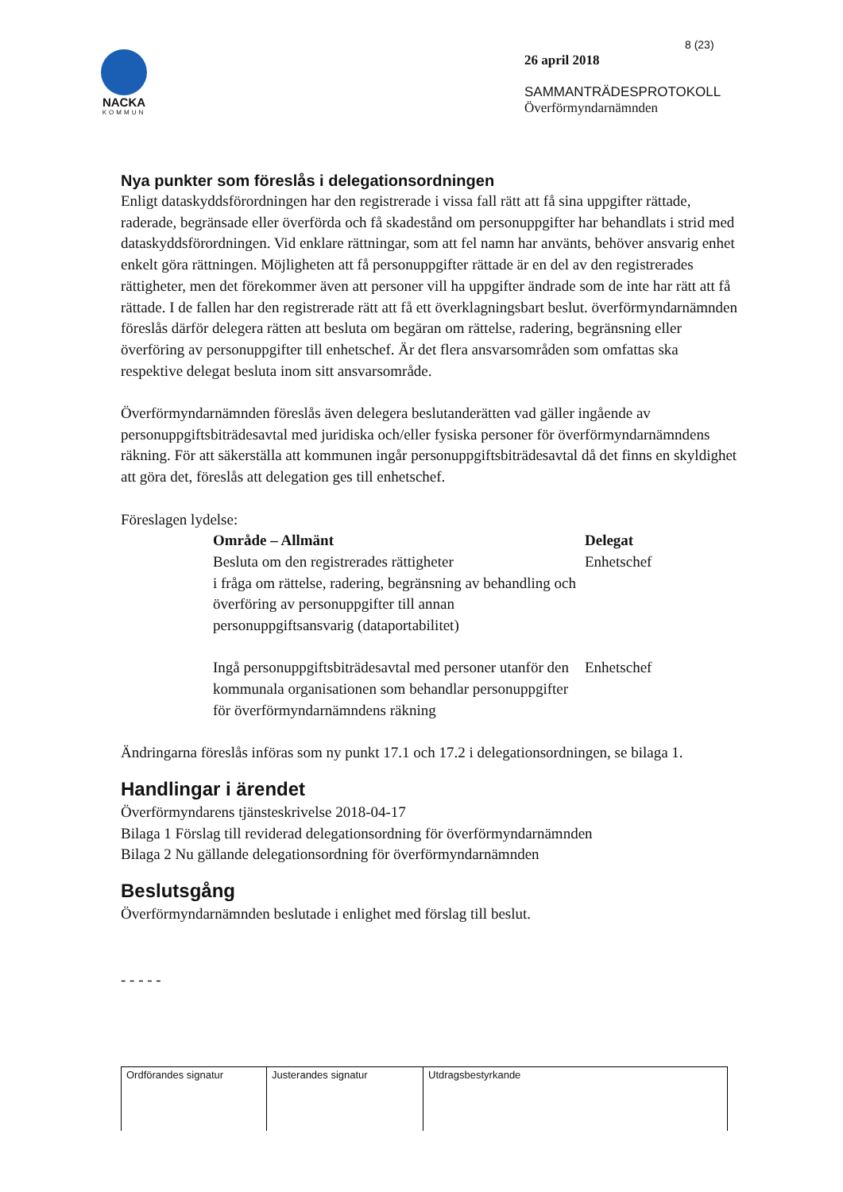NACKA
KOMMUN
8 (23)
26 april 2018
SAMMANTRÄDESPROTOKOLL
Överförmyndarnämnden
Nya punkter som föreslås i delegationsordningen
Enligt dataskyddsförordningen har den registrerade i vissa fall rätt att få sina uppgifter rättade, raderade, begränsade eller överförda och få skadestånd om personuppgifter har behandlats i strid med dataskyddsförordningen. Vid enklare rättningar, som att fel namn har använts, behöver ansvarig enhet enkelt göra rättningen. Möjligheten att få personuppgifter rättade är en del av den registrerades rättigheter, men det förekommer även att personer vill ha uppgifter ändrade som de inte har rätt att få rättade. I de fallen har den registrerade rätt att få ett överklagningsbart beslut. överförmyndarnämnden föreslås därför delegera rätten att besluta om begäran om rättelse, radering, begränsning eller överföring av personuppgifter till enhetschef. Är det flera ansvarsområden som omfattas ska respektive delegat besluta inom sitt ansvarsområde.
Överförmyndarnämnden föreslås även delegera beslutanderätten vad gäller ingående av personuppgiftsbiträdesavtal med juridiska och/eller fysiska personer för överförmyndarnämndens räkning. För att säkerställa att kommunen ingår personuppgiftsbiträdesavtal då det finns en skyldighet att göra det, föreslås att delegation ges till enhetschef.
Föreslagen lydelse:
| Område – Allmänt | Delegat |
| --- | --- |
| Besluta om den registrerades rättigheter i fråga om rättelse, radering, begränsning av behandling och överföring av personuppgifter till annan personuppgiftsansvarig (dataportabilitet) | Enhetschef |
| Ingå personuppgiftsbiträdesavtal med personer utanför den kommunala organisationen som behandlar personuppgifter för överförmyndarnämndens räkning | Enhetschef |
Ändringarna föreslås införas som ny punkt 17.1 och 17.2 i delegationsordningen, se bilaga 1.
Handlingar i ärendet
Överförmyndarens tjänsteskrivelse 2018-04-17
Bilaga 1 Förslag till reviderad delegationsordning för överförmyndarnämnden
Bilaga 2 Nu gällande delegationsordning för överförmyndarnämnden
Beslutsgång
Överförmyndarnämnden beslutade i enlighet med förslag till beslut.
- - - - -
| Ordförandes signatur | Justerandes signatur | Utdragsbestyrkande |